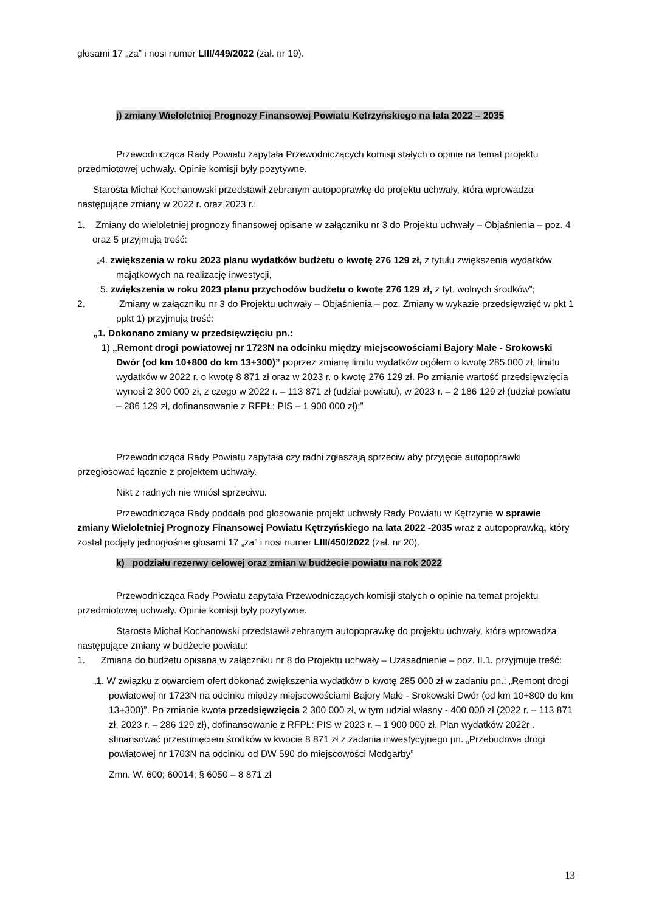głosami 17 „za” i nosi numer LIII/449/2022 (zał. nr 19).
j) zmiany Wieloletniej Prognozy Finansowej Powiatu Kętrzyńskiego na lata 2022 – 2035
Przewodnicząca Rady Powiatu zapytała Przewodniczących komisji stałych o opinie na temat projektu przedmiotowej uchwały. Opinie komisji były pozytywne.
Starosta Michał Kochanowski przedstawił zebranym autopoprawkę do projektu uchwały, która wprowadza następujące zmiany w 2022 r. oraz 2023 r.:
1. Zmiany do wieloletniej prognozy finansowej opisane w załączniku nr 3 do Projektu uchwały – Objaśnienia – poz. 4 oraz 5 przyjmują treść:
„4. zwiększenia w roku 2023 planu wydatków budżetu o kwotę 276 129 zł, z tytułu zwiększenia wydatków majątkowych na realizację inwestycji,
5. zwiększenia w roku 2023 planu przychodów budżetu o kwotę 276 129 zł, z tyt. wolnych środków”;
2. Zmiany w załączniku nr 3 do Projektu uchwały – Objaśnienia – poz. Zmiany w wykazie przedsięwzięć w pkt 1 ppkt 1) przyjmują treść:
„1. Dokonano zmiany w przedsięwzięciu pn.:
1) „Remont drogi powiatowej nr 1723N na odcinku między miejscowościami Bajory Małe - Srokowski Dwór (od km 10+800 do km 13+300)” poprzez zmianę limitu wydatków ogółem o kwotę 285 000 zł, limitu wydatków w 2022 r. o kwotę 8 871 zł oraz w 2023 r. o kwotę 276 129 zł. Po zmianie wartość przedsięwzięcia wynosi 2 300 000 zł, z czego w 2022 r. – 113 871 zł (udział powiatu), w 2023 r. – 2 186 129 zł (udział powiatu – 286 129 zł, dofinansowanie z RFPŁ: PIS – 1 900 000 zł);”
Przewodnicząca Rady Powiatu zapytała czy radni zgłaszają sprzeciw aby przyjęcie autopoprawki przegłosować łącznie z projektem uchwały.
Nikt z radnych nie wniósł sprzeciwu.
Przewodnicząca Rady poddała pod głosowanie projekt uchwały Rady Powiatu w Kętrzynie w sprawie zmiany Wieloletniej Prognozy Finansowej Powiatu Kętrzyńskiego na lata 2022 -2035 wraz z autopoprawką, który został podjęty jednogłośnie głosami 17 „za” i nosi numer LIII/450/2022 (zał. nr 20).
k) podziału rezerwy celowej oraz zmian w budżecie powiatu na rok 2022
Przewodnicząca Rady Powiatu zapytała Przewodniczących komisji stałych o opinie na temat projektu przedmiotowej uchwały. Opinie komisji były pozytywne.
Starosta Michał Kochanowski przedstawił zebranym autopoprawkę do projektu uchwały, która wprowadza następujące zmiany w budżecie powiatu:
1. Zmiana do budżetu opisana w załączniku nr 8 do Projektu uchwały – Uzasadnienie – poz. II.1. przyjmuje treść:
„1. W związku z otwarciem ofert dokonać zwiększenia wydatków o kwotę 285 000 zł w zadaniu pn.: „Remont drogi powiatowej nr 1723N na odcinku między miejscowościami Bajory Małe - Srokowski Dwór (od km 10+800 do km 13+300)”. Po zmianie kwota przedsięwzięcia 2 300 000 zł, w tym udział własny - 400 000 zł (2022 r. – 113 871 zł, 2023 r. – 286 129 zł), dofinansowanie z RFPŁ: PIS w 2023 r. – 1 900 000 zł. Plan wydatków 2022r . sfinansować przesunięciem środków w kwocie 8 871 zł z zadania inwestycyjnego pn. „Przebudowa drogi powiatowej nr 1703N na odcinku od DW 590 do miejscowości Modgarby”
Zmn. W. 600; 60014; § 6050 – 8 871 zł
13